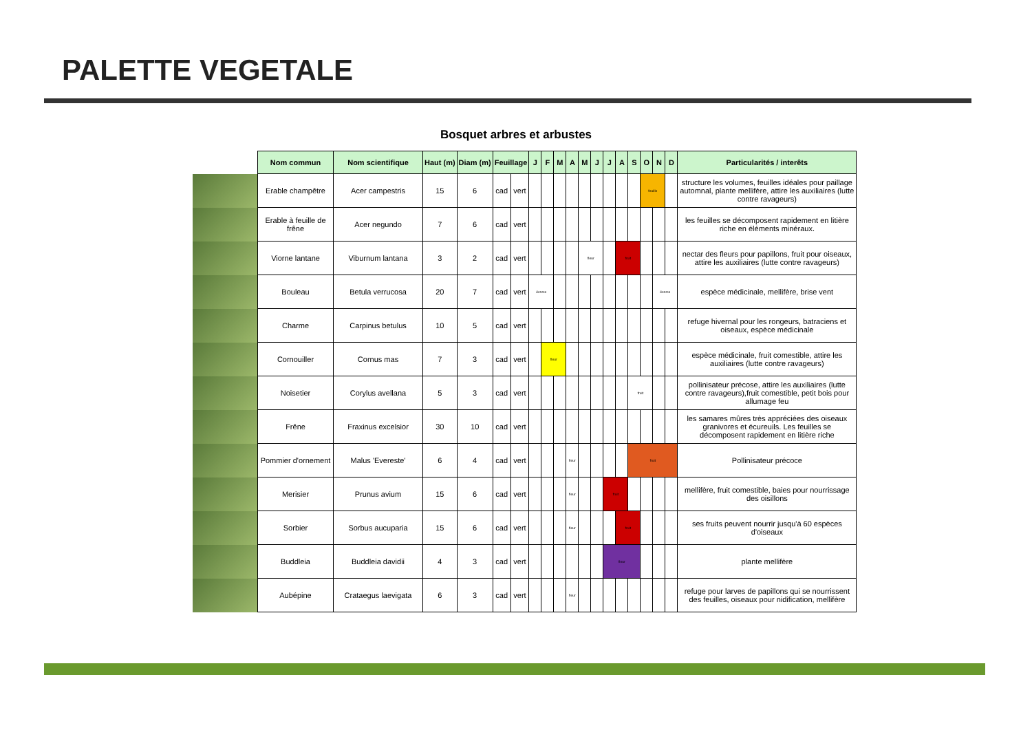PALETTE VEGETALE
Bosquet arbres et arbustes
| | Nom commun | Nom scientifique | Haut (m) | Diam (m) | Feuillage | | J | F | M | A | M | J | J | A | S | O | N | D | Particularités / interêts |
| --- | --- | --- | --- | --- | --- | --- | --- | --- | --- | --- | --- | --- | --- | --- | --- | --- | --- | --- | --- |
| | Erable champêtre | Acer campestris | 15 | 6 | cad | vert | | | | | | | | | | feuille | | | structure les volumes, feuilles idéales pour paillage automnal, plante mellifère, attire les auxiliaires (lutte contre ravageurs) |
| | Erable à feuille de frêne | Acer negundo | 7 | 6 | cad | vert | | | | | | | | | | | | | les feuilles se décomposent rapidement en litière riche en éléments minéraux. |
| | Viorne lantane | Viburnum lantana | 3 | 2 | cad | vert | | | | | fleur | | | fruit | | | | | nectar des fleurs pour papillons, fruit pour oiseaux, attire les auxiliaires (lutte contre ravageurs) |
| | Bouleau | Betula verrucosa | 20 | 7 | cad | vert | écorce | | | | | | | | | | écorce | | espèce médicinale, mellifère, brise vent |
| | Charme | Carpinus betulus | 10 | 5 | cad | vert | | | | | | | | | | | | | refuge hivernal pour les rongeurs, batraciens et oiseaux, espèce médicinale |
| | Cornouiller | Cornus mas | 7 | 3 | cad | vert | | fleur | | | | | | | | | | | espèce médicinale, fruit comestible, attire les auxiliaires (lutte contre ravageurs) |
| | Noisetier | Corylus avellana | 5 | 3 | cad | vert | | | | | | | | | fruit | | | | pollinisateur précose, attire les auxiliaires (lutte contre ravageurs),fruit comestible, petit bois pour allumage feu |
| | Frêne | Fraxinus excelsior | 30 | 10 | cad | vert | | | | | | | | | | | | | les samares mûres très appréciées des oiseaux granivores et écureuils. Les feuilles se décomposent rapidement en litière riche |
| | Pommier d'ornement | Malus 'Evereste' | 6 | 4 | cad | vert | | | | fleur | | | | | fruit | | | | Pollinisateur précoce |
| | Merisier | Prunus avium | 15 | 6 | cad | vert | | | | fleur | | | fruit | | | | | | mellifère, fruit comestible, baies pour nourrissage des oisillons |
| | Sorbier | Sorbus aucuparia | 15 | 6 | cad | vert | | | | fleur | | | | fruit | | | | | ses fruits peuvent nourrir jusqu'à 60 espèces d'oiseaux |
| | Buddleia | Buddleia davidii | 4 | 3 | cad | vert | | | | | | | fleur | | | | | | plante mellifère |
| | Aubépine | Crataegus laevigata | 6 | 3 | cad | vert | | | | fleur | | | | | | | | | refuge pour larves de papillons qui se nourrissent des feuilles, oiseaux pour nidification, mellifère |